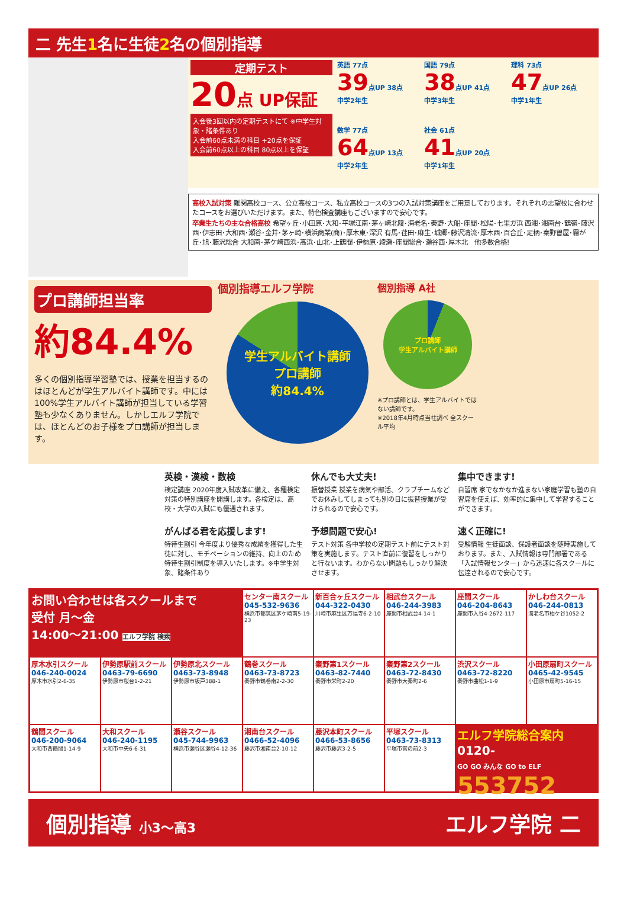二 先生1名に生徒2名の個別指導
定期テスト
20点 UP保証
入会後3回以内の定期テストにて ※中学生対象・諸条件あり
入会前60点未満の科目 +20点を保証
入会前60点以上の科目 80点以上を保証
英語 77点
39点UP 38点
中学2年生
国語 79点
38点UP 41点
中学3年生
理科 73点
47点UP 26点
中学1年生
数学 77点
64点UP 13点
中学2年生
社会 61点
41点UP 20点
中学1年生
高校入試対策 難関高校コース、公立高校コース、私立高校コースの3つの入試対策講座をご用意しております。それぞれの志望校に合わせたコースをお選びいただけます。また、特色検査講座もございますので安心です。
卒業生たちの主な合格高校 希望ヶ丘･小田原･大和･平塚江南･茅ヶ崎北陵･海老名･秦野･大船･座間･松陽･七里ガ浜 西湘･湘南台･鶴嶺･藤沢西･伊志田･大和西･瀬谷･金井･茅ヶ崎･横浜商業(商)･厚木東･深沢 有馬･荏田･麻生･城郷･藤沢清流･厚木西･百合丘･足柄･秦野曽屋･霧が丘･旭･藤沢総合 大和南･茅ケ崎西浜･高浜･山北･上鶴間･伊勢原･綾瀬･座間総合･瀬谷西･厚木北　他多数合格!
プロ講師担当率
約84.4%
多くの個別指導学習塾では、授業を担当するのはほとんどが学生アルバイト講師です。中には100%学生アルバイト講師が担当している学習塾も少なくありません。しかしエルフ学院では、ほとんどのお子様をプロ講師が担当します。
個別指導エルフ学院
学生アルバイト講師
プロ講師
約84.4%
個別指導 A社
プロ講師
学生アルバイト講師
※プロ講師とは、学生アルバイトではない講師です。
※2018年4月時点当社調べ 全スクール平均
英検・漢検・数検
検定講座 2020年度入試改革に備え、各種検定対策の特別講座を開講します。各検定は、高校・大学の入試にも優遇されます。
休んでも大丈夫!
振替授業 授業を病気や部活、クラブチームなどでお休みしてしまっても別の日に振替授業が受けられるので安心です。
集中できます!
自習席 家でなかなか進まない家庭学習も塾の自習席を使えば、効率的に集中して学習することができます。
がんばる君を応援します!
特待生割引 今年度より優秀な成績を獲得した生徒に対し、モチベーションの維持、向上のため特待生割引制度を導入いたします。※中学生対象、諸条件あり
予想問題で安心!
テスト対策 各中学校の定期テスト前にテスト対策を実施します。テスト直前に復習をしっかりと行ないます。わからない問題もしっかり解決させます。
速く正確に!
受験情報 生徒面談、保護者面談を随時実施しております。また、入試情報は専門部署である「入試情報センター」から迅速に各スクールに伝達されるので安心です。
お問い合わせは各スクールまで
受付 月～金
14:00～21:00 エルフ学院 検索
センター南スクール
045-532-9636
横浜市都筑区茅ケ崎南5-19-23
新百合ヶ丘スクール
044-322-0430
川崎市麻生区万福寺6-2-10
相武台スクール
046-244-3983
座間市相武台4-14-1
座間スクール
046-204-8643
座間市入谷4-2672-117
かしわ台スクール
046-244-0813
海老名市柏ケ谷1052-2
厚木水引スクール
046-240-0024
厚木市水引2-6-35
伊勢原駅前スクール
0463-79-6690
伊勢原市桜台1-2-21
伊勢原北スクール
0463-73-8948
伊勢原市板戸388-1
鶴巻スクール
0463-73-8723
秦野市鶴巻南2-2-30
秦野第1スクール
0463-82-7440
秦野市栄町2-20
秦野第2スクール
0463-72-8430
秦野市大秦町2-6
渋沢スクール
0463-72-8220
秦野市曲松1-1-9
小田原扇町スクール
0465-42-9545
小田原市扇町5-16-15
鶴間スクール
046-200-9064
大和市西鶴間1-14-9
大和スクール
046-240-1195
大和市中央6-6-31
瀬谷スクール
045-744-9963
横浜市瀬谷区瀬谷4-12-36
湘南台スクール
0466-52-4096
藤沢市湘南台2-10-12
藤沢本町スクール
0466-53-8656
藤沢市藤沢3-2-5
平塚スクール
0463-73-8313
平塚市宮の前2-3
エルフ学院総合案内
0120-
GO GO みんな GO to ELF
553752
個別指導 小3～高3 エルフ学院 二